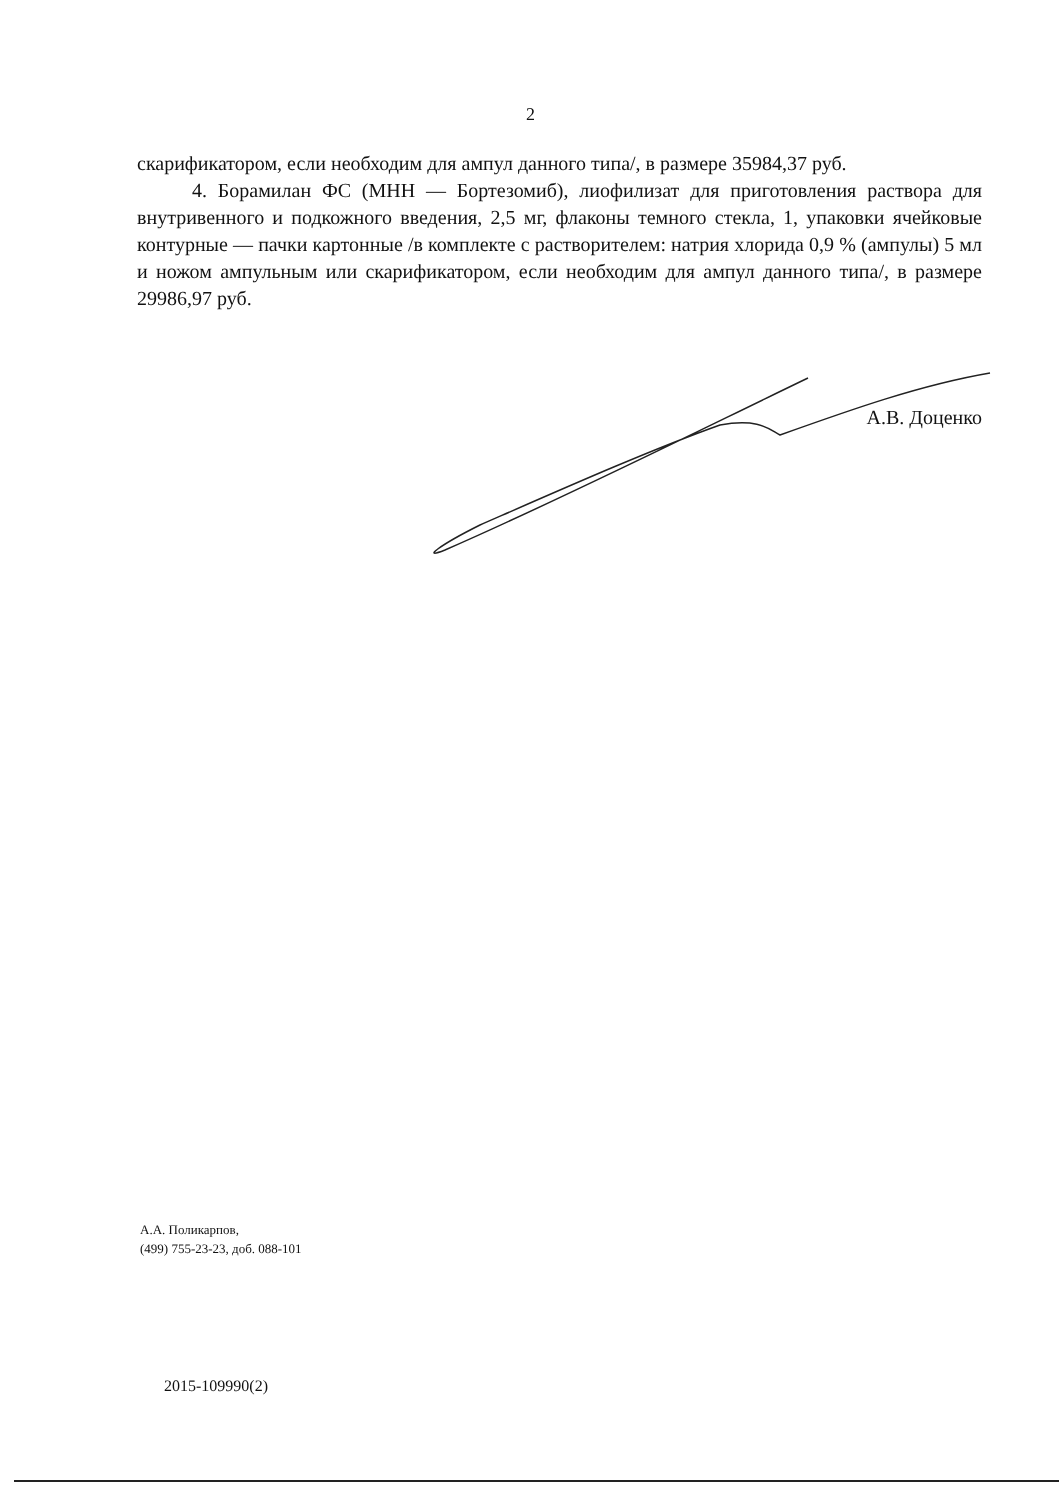2
скарификатором, если необходим для ампул данного типа/, в размере 35984,37 руб.
4. Борамилан ФС (МНН — Бортезомиб), лиофилизат для приготовления раствора для внутривенного и подкожного введения, 2,5 мг, флаконы темного стекла, 1, упаковки ячейковые контурные — пачки картонные /в комплекте с растворителем: натрия хлорида 0,9 % (ампулы) 5 мл и ножом ампульным или скарификатором, если необходим для ампул данного типа/, в размере 29986,97 руб.
А.В. Доценко
А.А. Поликарпов,
(499) 755-23-23, доб. 088-101
2015-109990(2)